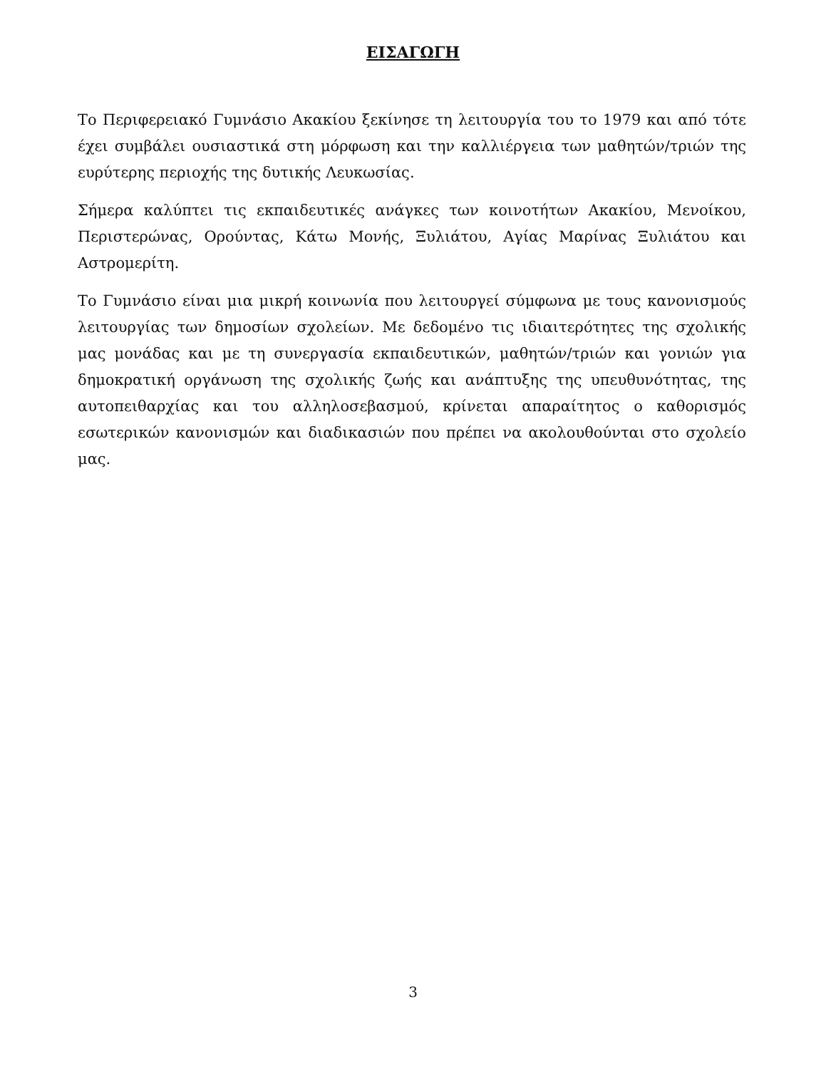ΕΙΣΑΓΩΓΗ
Το Περιφερειακό Γυμνάσιο Ακακίου ξεκίνησε τη λειτουργία του το 1979 και από τότε έχει συμβάλει ουσιαστικά στη μόρφωση και την καλλιέργεια των μαθητών/τριών της ευρύτερης περιοχής της δυτικής Λευκωσίας.
Σήμερα καλύπτει τις εκπαιδευτικές ανάγκες των κοινοτήτων Ακακίου, Μενοίκου, Περιστερώνας, Ορούντας, Κάτω Μονής, Ξυλιάτου, Αγίας Μαρίνας Ξυλιάτου και Αστρομερίτη.
Το Γυμνάσιο είναι μια μικρή κοινωνία που λειτουργεί σύμφωνα με τους κανονισμούς λειτουργίας των δημοσίων σχολείων. Με δεδομένο τις ιδιαιτερότητες της σχολικής μας μονάδας και με τη συνεργασία εκπαιδευτικών, μαθητών/τριών και γονιών για δημοκρατική οργάνωση της σχολικής ζωής και ανάπτυξης της υπευθυνότητας, της αυτοπειθαρχίας και του αλληλοσεβασμού, κρίνεται απαραίτητος ο καθορισμός εσωτερικών κανονισμών και διαδικασιών που πρέπει να ακολουθούνται στο σχολείο μας.
3